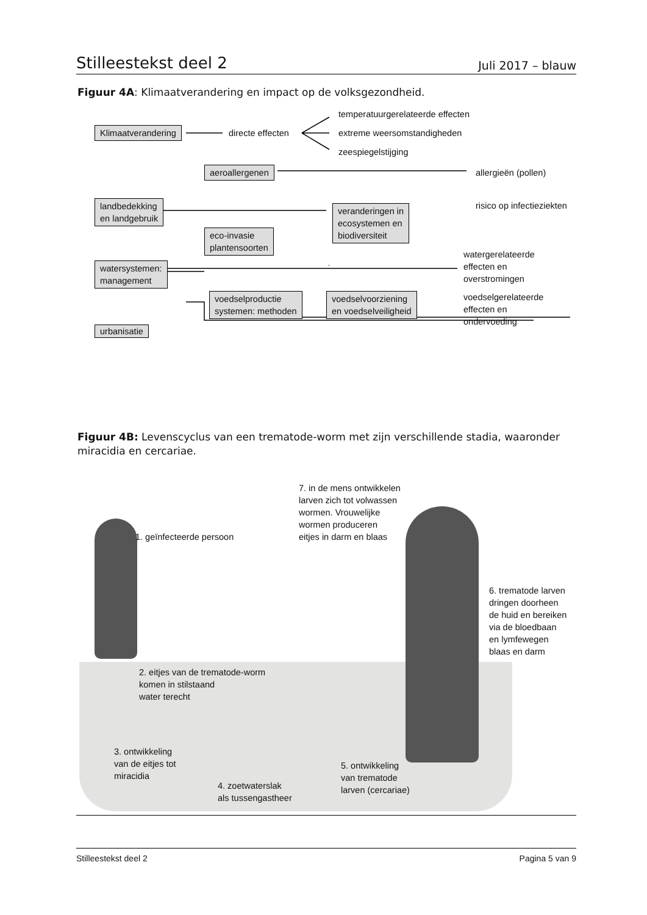Stilleestekst deel 2 Juli 2017 – blauw
Figuur 4A: Klimaatverandering en impact op de volksgezondheid.
Klimaatverandering directe effecten
temperatuurgerelateerde effecten
extreme weersomstandigheden
zeespiegelstijging
aeroallergenen allergieën (pollen)
risico op infectieziekten
landbedekking
en landgebruik
veranderingen in
ecosystemen en
biodiversiteit
eco-invasie
plantensoorten
watergerelateerde
effecten en
overstromingen
watersystemen:
management
voedselproductie
systemen: methoden
voedselvoorziening
en voedselveiligheid
voedselgerelateerde
effecten en
ondervoeding
urbanisatie
Figuur 4B: Levenscyclus van een trematode-worm met zijn verschillende stadia, waaronder miracidia en cercariae.
1. geïnfecteerde persoon
7. in de mens ontwikkelen
larven zich tot volwassen
wormen. Vrouwelijke
wormen produceren
eitjes in darm en blaas
6. trematode larven
dringen doorheen
de huid en bereiken
via de bloedbaan
en lymfewegen
blaas en darm
2. eitjes van de trematode-worm
komen in stilstaand
water terecht
3. ontwikkeling
van de eitjes tot
miracidia
4. zoetwaterslak
als tussengastheer
5. ontwikkeling
van trematode
larven (cercariae)
Stilleestekst deel 2 Pagina 5 van 9